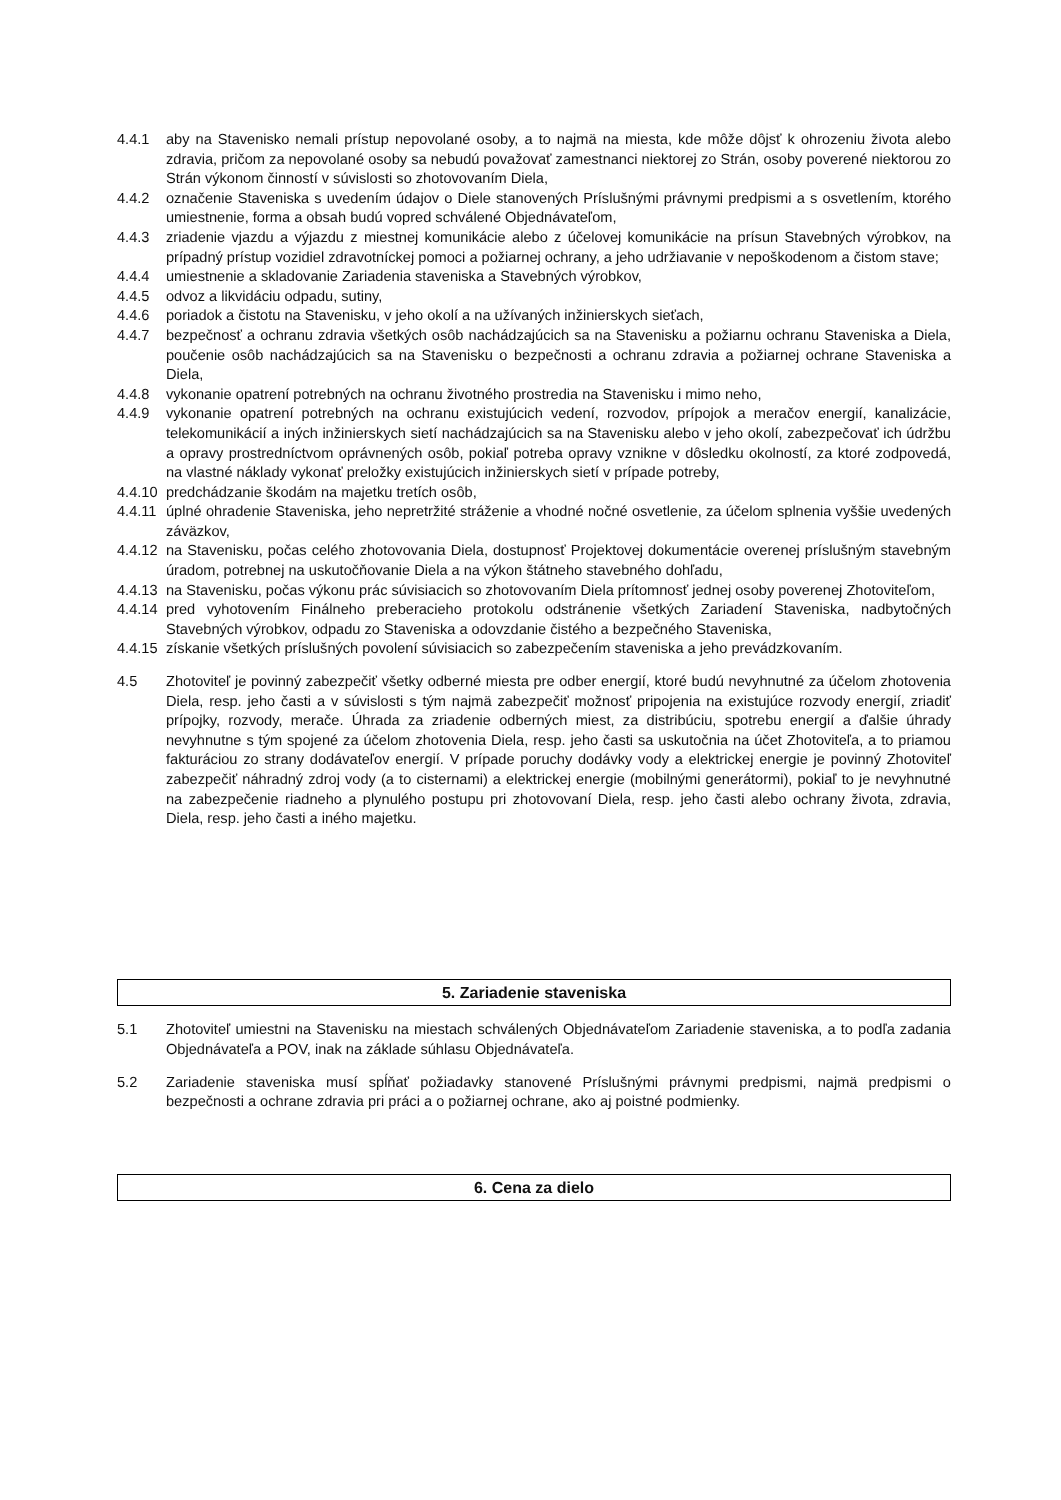4.4.1 aby na Stavenisko nemali prístup nepovolané osoby, a to najmä na miesta, kde môže dôjsť k ohrozeniu života alebo zdravia, pričom za nepovolané osoby sa nebudú považovať zamestnanci niektorej zo Strán, osoby poverené niektorou zo Strán výkonom činností v súvislosti so zhotovovaním Diela,
4.4.2 označenie Staveniska s uvedením údajov o Diele stanovených Príslušnými právnymi predpismi a s osvetlením, ktorého umiestnenie, forma a obsah budú vopred schválené Objednávateľom,
4.4.3 zriadenie vjazdu a výjazdu z miestnej komunikácie alebo z účelovej komunikácie na prísun Stavebných výrobkov, na prípadný prístup vozidiel zdravotníckej pomoci a požiarnej ochrany, a jeho udržiavanie v nepoškodenom a čistom stave;
4.4.4 umiestnenie a skladovanie Zariadenia staveniska a Stavebných výrobkov,
4.4.5 odvoz a likvidáciu odpadu, sutiny,
4.4.6 poriadok a čistotu na Stavenisku, v jeho okolí a na užívaných inžinierskych sieťach,
4.4.7 bezpečnosť a ochranu zdravia všetkých osôb nachádzajúcich sa na Stavenisku a požiarnu ochranu Staveniska a Diela, poučenie osôb nachádzajúcich sa na Stavenisku o bezpečnosti a ochranu zdravia a požiarnej ochrane Staveniska a Diela,
4.4.8 vykonanie opatrení potrebných na ochranu životného prostredia na Stavenisku i mimo neho,
4.4.9 vykonanie opatrení potrebných na ochranu existujúcich vedení, rozvodov, prípojok a meračov energií, kanalizácie, telekomunikácií a iných inžinierskych sietí nachádzajúcich sa na Stavenisku alebo v jeho okolí, zabezpečovať ich údržbu a opravy prostredníctvom oprávnených osôb, pokiaľ potreba opravy vznikne v dôsledku okolností, za ktoré zodpovedá, na vlastné náklady vykonať preložky existujúcich inžinierskych sietí v prípade potreby,
4.4.10
predchádzanie škodám na majetku tretích osôb,
4.4.11
úplné ohradenie Staveniska, jeho nepretržité stráženie a vhodné nočné osvetlenie, za účelom splnenia vyššie uvedených záväzkov,
4.4.12
na Stavenisku, počas celého zhotovovania Diela, dostupnosť Projektovej dokumentácie overenej príslušným stavebným úradom, potrebnej na uskutočňovanie Diela a na výkon štátneho stavebného dohľadu,
4.4.13
na Stavenisku, počas výkonu prác súvisiacich so zhotovovaním Diela prítomnosť jednej osoby poverenej Zhotoviteľom,
4.4.14
pred vyhotovením Finálneho preberacieho protokolu odstránenie všetkých Zariadení Staveniska, nadbytočných Stavebných výrobkov, odpadu zo Staveniska a odovzdanie čistého a bezpečného Staveniska,
4.4.15
získanie všetkých príslušných povolení súvisiacich so zabezpečením staveniska a jeho prevádzkovaním.
4.5 Zhotoviteľ je povinný zabezpečiť všetky odberné miesta pre odber energií, ktoré budú nevyhnutné za účelom zhotovenia Diela, resp. jeho časti a v súvislosti s tým najmä zabezpečiť možnosť pripojenia na existujúce rozvody energií, zriadiť prípojky, rozvody, merače. Úhrada za zriadenie odberných miest, za distribúciu, spotrebu energií a ďalšie úhrady nevyhnutne s tým spojené za účelom zhotovenia Diela, resp. jeho časti sa uskutočnia na účet Zhotoviteľa, a to priamou fakturáciou zo strany dodávateľov energií. V prípade poruchy dodávky vody a elektrickej energie je povinný Zhotoviteľ zabezpečiť náhradný zdroj vody (a to cisternami) a elektrickej energie (mobilnými generátormi), pokiaľ to je nevyhnutné na zabezpečenie riadneho a plynulého postupu pri zhotovovaní Diela, resp. jeho časti alebo ochrany života, zdravia, Diela, resp. jeho časti a iného majetku.
5. Zariadenie staveniska
5.1 Zhotoviteľ umiestni na Stavenisku na miestach schválených Objednávateľom Zariadenie staveniska, a to podľa zadania Objednávateľa a POV, inak na základe súhlasu Objednávateľa.
5.2 Zariadenie staveniska musí spĺňať požiadavky stanovené Príslušnými právnymi predpismi, najmä predpismi o bezpečnosti a ochrane zdravia pri práci a o požiarnej ochrane, ako aj poistné podmienky.
6. Cena za dielo